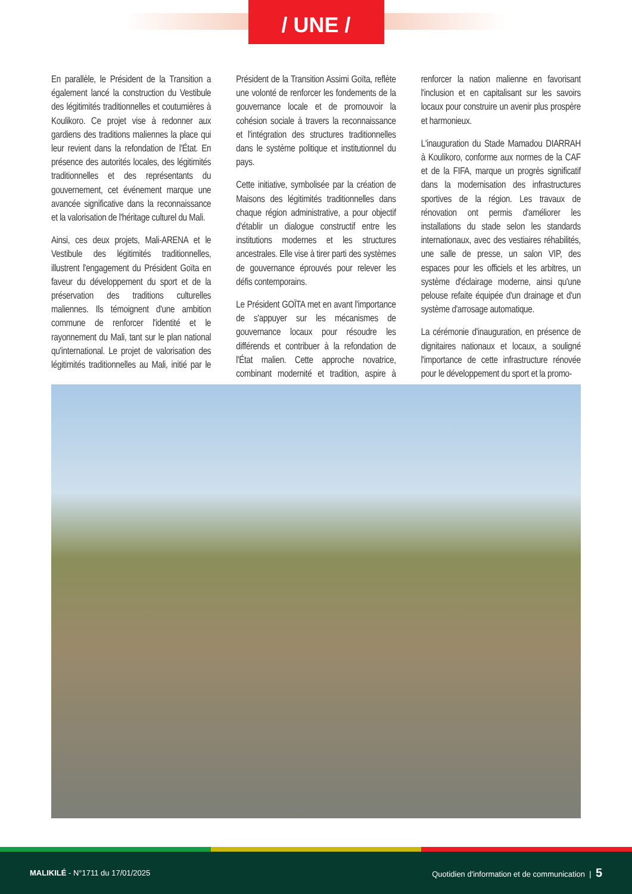/ UNE /
En parallèle, le Président de la Transition a également lancé la construction du Vestibule des légitimités traditionnelles et coutumières à Koulikoro. Ce projet vise à redonner aux gardiens des traditions maliennes la place qui leur revient dans la refondation de l'État. En présence des autorités locales, des légitimités traditionnelles et des représentants du gouvernement, cet événement marque une avancée significative dans la reconnaissance et la valorisation de l'héritage culturel du Mali.
Ainsi, ces deux projets, Mali-ARENA et le Vestibule des légitimités traditionnelles, illustrent l'engagement du Président Goïta en faveur du développement du sport et de la préservation des traditions culturelles maliennes. Ils témoignent d'une ambition commune de renforcer l'identité et le rayonnement du Mali, tant sur le plan national qu'international. Le projet de valorisation des légitimités traditionnelles au Mali, initié par le Président de la Transition Assimi Goïta, reflète une volonté de renforcer les fondements de la gouvernance locale et de promouvoir la cohésion sociale à travers la reconnaissance et l'intégration des structures traditionnelles dans le système politique et institutionnel du pays.
Cette initiative, symbolisée par la création de Maisons des légitimités traditionnelles dans chaque région administrative, a pour objectif d'établir un dialogue constructif entre les institutions modernes et les structures ancestrales. Elle vise à tirer parti des systèmes de gouvernance éprouvés pour relever les défis contemporains.
Le Président GOÏTA met en avant l'importance de s'appuyer sur les mécanismes de gouvernance locaux pour résoudre les différends et contribuer à la refondation de l'État malien. Cette approche novatrice, combinant modernité et tradition, aspire à renforcer la nation malienne en favorisant l'inclusion et en capitalisant sur les savoirs locaux pour construire un avenir plus prospère et harmonieux.
L'inauguration du Stade Mamadou DIARRAH à Koulikoro, conforme aux normes de la CAF et de la FIFA, marque un progrès significatif dans la modernisation des infrastructures sportives de la région. Les travaux de rénovation ont permis d'améliorer les installations du stade selon les standards internationaux, avec des vestiaires réhabilités, une salle de presse, un salon VIP, des espaces pour les officiels et les arbitres, un système d'éclairage moderne, ainsi qu'une pelouse refaite équipée d'un drainage et d'un système d'arrosage automatique.
La cérémonie d'inauguration, en présence de dignitaires nationaux et locaux, a souligné l'importance de cette infrastructure rénovée pour le développement du sport et la promo-
MALIKILÉ - N°1711 du 17/01/2025 Quotidien d'information et de communication | 5